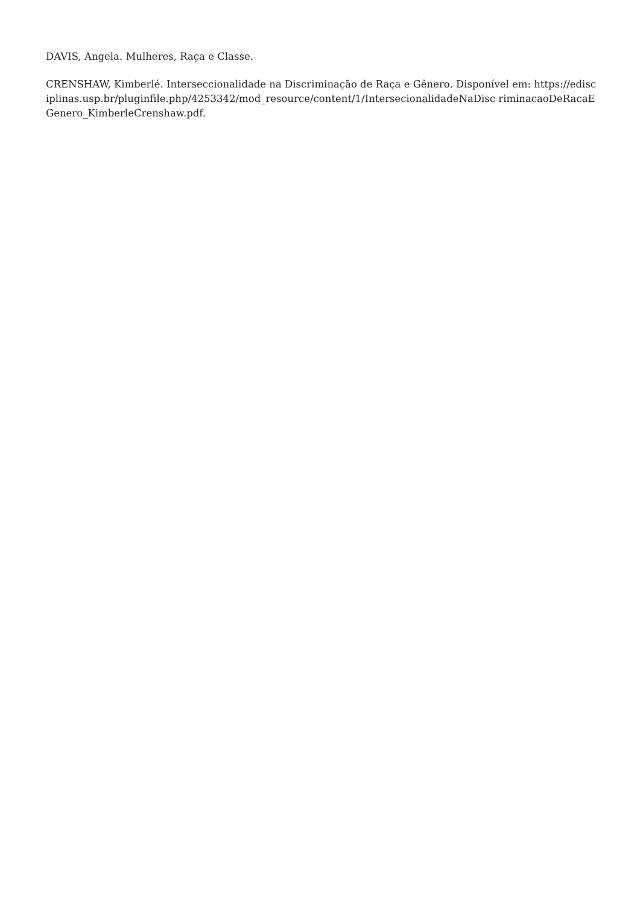DAVIS, Angela. Mulheres, Raça e Classe.
CRENSHAW, Kimberlé. Interseccionalidade na Discriminação de Raça e Gênero. Disponível em: https://edisciplinas.usp.br/pluginfile.php/4253342/mod_resource/content/1/IntersecionalidadeNaDisc riminacaoDeRacaEGenero_KimberleCrenshaw.pdf.